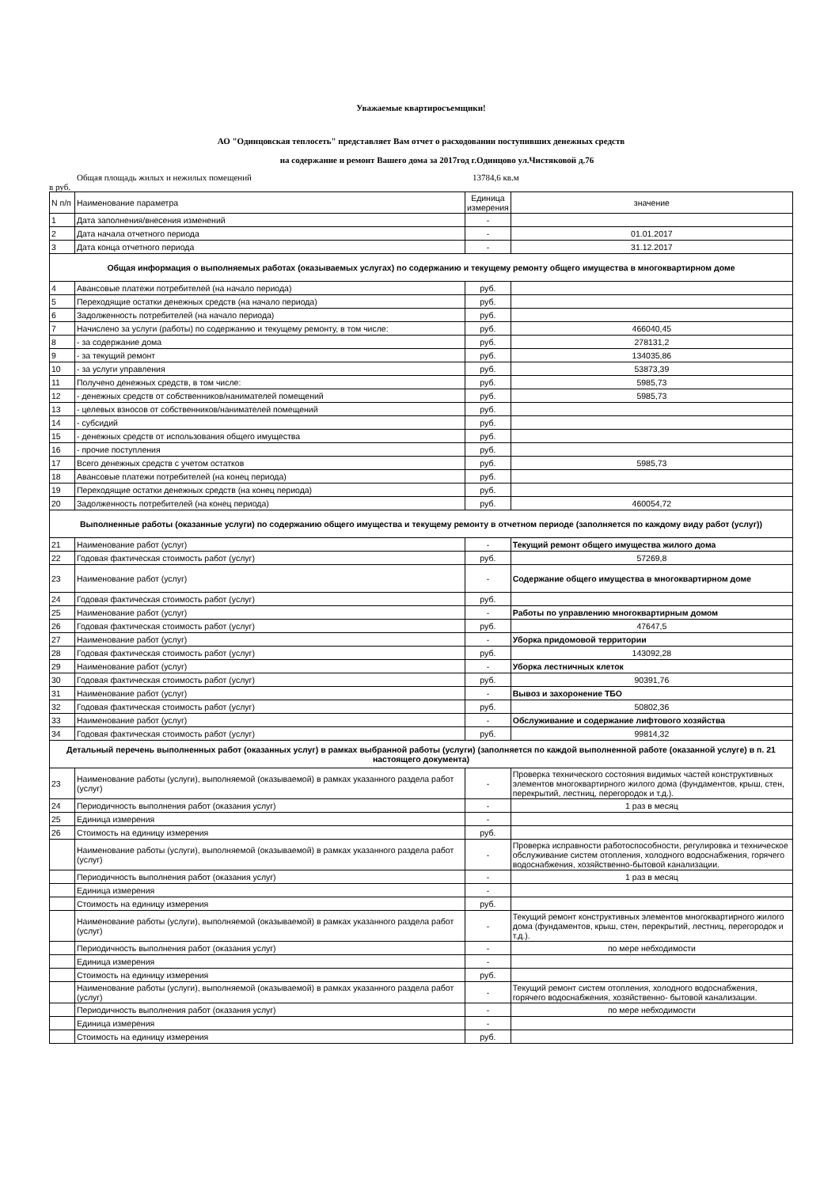Уважаемые квартиросъемщики!
АО "Одинцовская теплосеть" представляет Вам отчет о расходовании поступивших денежных средств
на содержание и ремонт Вашего дома за 2017год г.Одинцово ул.Чистяковой д.76
Общая площадь жилых и нежилых помещений 13784,6 кв.м
в руб.
| N п/п | Наименование параметра | Единица измерения | значение |
| --- | --- | --- | --- |
| 1 | Дата заполнения/внесения изменений | - | |
| 2 | Дата начала отчетного периода | - | 01.01.2017 |
| 3 | Дата конца отчетного периода | - | 31.12.2017 |
| Общая информация о выполняемых работах (оказываемых услугах) по содержанию и текущему ремонту общего имущества в многоквартирном доме | | | |
| 4 | Авансовые платежи потребителей (на начало периода) | руб. | |
| 5 | Переходящие остатки денежных средств (на начало периода) | руб. | |
| 6 | Задолженность потребителей (на начало периода) | руб. | |
| 7 | Начислено за услуги (работы) по содержанию и текущему ремонту, в том числе: | руб. | 466040,45 |
| 8 | - за содержание дома | руб. | 278131,2 |
| 9 | - за текущий ремонт | руб. | 134035,86 |
| 10 | - за услуги управления | руб. | 53873,39 |
| 11 | Получено денежных средств, в том числе: | руб. | 5985,73 |
| 12 | - денежных средств от собственников/нанимателей помещений | руб. | 5985,73 |
| 13 | - целевых взносов от собственников/нанимателей помещений | руб. | |
| 14 | - субсидий | руб. | |
| 15 | - денежных средств от использования общего имущества | руб. | |
| 16 | - прочие поступления | руб. | |
| 17 | Всего денежных средств с учетом остатков | руб. | 5985,73 |
| 18 | Авансовые платежи потребителей (на конец периода) | руб. | |
| 19 | Переходящие остатки денежных средств (на конец периода) | руб. | |
| 20 | Задолженность потребителей (на конец периода) | руб. | 460054,72 |
| Выполненные работы (оказанные услуги) по содержанию общего имущества и текущему ремонту в отчетном периоде (заполняется по каждому виду работ (услуг)) | | | |
| 21 | Наименование работ (услуг) | - | Текущий ремонт общего имущества жилого дома |
| 22 | Годовая фактическая стоимость работ (услуг) | руб. | 57269,8 |
| 23 | Наименование работ (услуг) | - | Содержание общего имущества в многоквартирном доме |
| 24 | Годовая фактическая стоимость работ (услуг) | руб. | |
| 25 | Наименование работ (услуг) | - | Работы по управлению многоквартирным домом |
| 26 | Годовая фактическая стоимость работ (услуг) | руб. | 47647,5 |
| 27 | Наименование работ (услуг) | - | Уборка придомовой территории |
| 28 | Годовая фактическая стоимость работ (услуг) | руб. | 143092,28 |
| 29 | Наименование работ (услуг) | - | Уборка лестничных клеток |
| 30 | Годовая фактическая стоимость работ (услуг) | руб. | 90391,76 |
| 31 | Наименование работ (услуг) | - | Вывоз и захоронение ТБО |
| 32 | Годовая фактическая стоимость работ (услуг) | руб. | 50802,36 |
| 33 | Наименование работ (услуг) | - | Обслуживание и содержание лифтового хозяйства |
| 34 | Годовая фактическая стоимость работ (услуг) | руб. | 99814,32 |
| Детальный перечень выполненных работ (оказанных услуг) в рамках выбранной работы (услуги) (заполняется по каждой выполненной работе (оказанной услуге) в п. 21 настоящего документа) | | | |
| 23 | Наименование работы (услуги), выполняемой (оказываемой) в рамках указанного раздела работ (услуг) | - | Проверка технического состояния видимых частей конструктивных элементов многоквартирного жилого дома (фундаментов, крыш, стен, перекрытий, лестниц, перегородок и т.д.). |
| 24 | Периодичность выполнения работ (оказания услуг) | - | 1 раз в месяц |
| 25 | Единица измерения | - | |
| 26 | Стоимость на единицу измерения | руб. | |
| | Наименование работы (услуги), выполняемой (оказываемой) в рамках указанного раздела работ (услуг) | - | Проверка исправности работоспособности, регулировка и техническое обслуживание систем отопления, холодного водоснабжения, горячего водоснабжения, хозяйственно-бытовой канализации. |
| | Периодичность выполнения работ (оказания услуг) | - | 1 раз в месяц |
| | Единица измерения | - | |
| | Стоимость на единицу измерения | руб. | |
| | Наименование работы (услуги), выполняемой (оказываемой) в рамках указанного раздела работ (услуг) | - | Текущий ремонт конструктивных элементов многоквартирного жилого дома (фундаментов, крыш, стен, перекрытий, лестниц, перегородок и т.д.). |
| | Периодичность выполнения работ (оказания услуг) | - | по мере небходимости |
| | Единица измерения | - | |
| | Стоимость на единицу измерения | руб. | |
| | Наименование работы (услуги), выполняемой (оказываемой) в рамках указанного раздела работ (услуг) | - | Текущий ремонт систем отопления, холодного водоснабжения, горячего водоснабжения, хозяйственно- бытовой канализации. |
| | Периодичность выполнения работ (оказания услуг) | - | по мере небходимости |
| | Единица измерения | - | |
| | Стоимость на единицу измерения | руб. | |